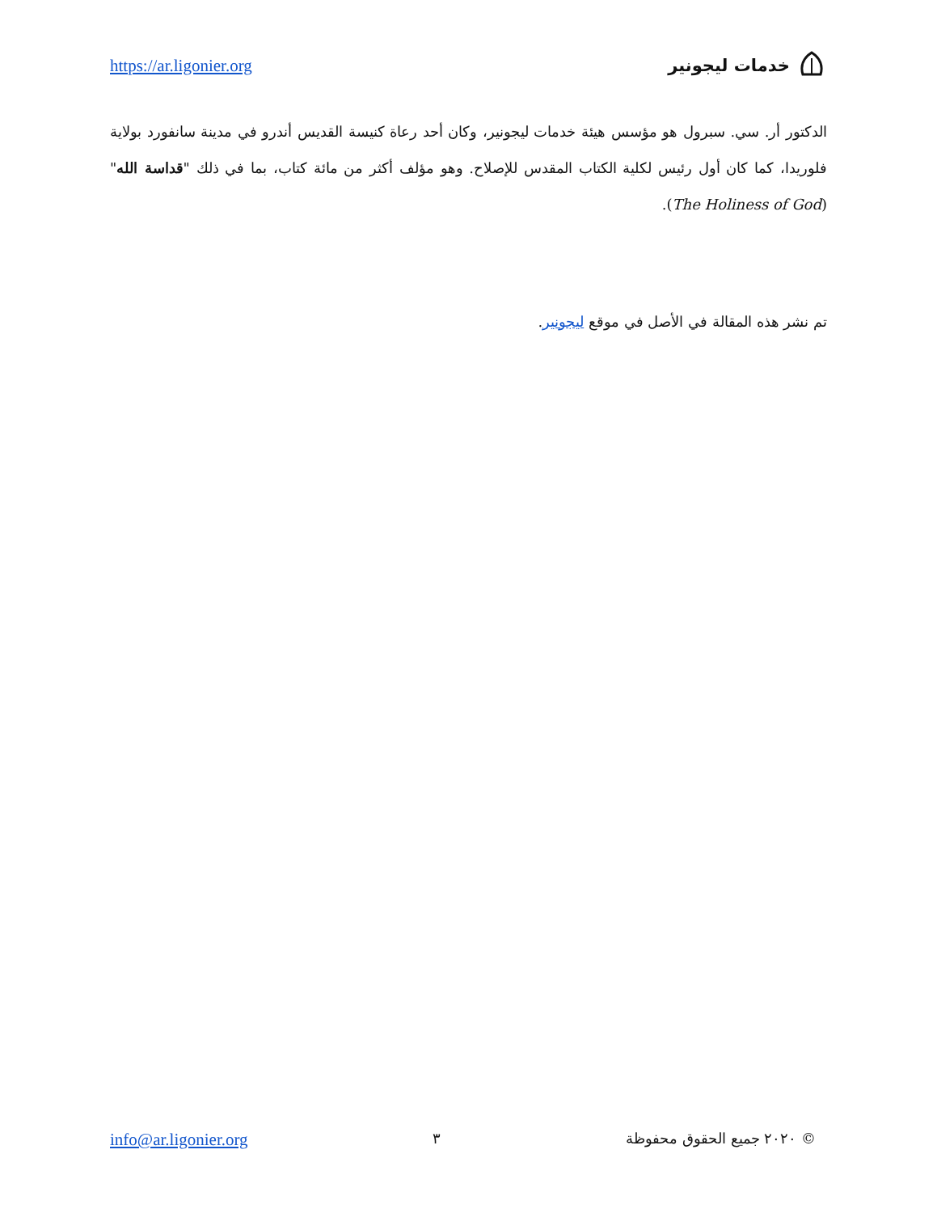https://ar.ligonier.org خدمات ليجونير
الدكتور أر. سي. سبرول هو مؤسس هيئة خدمات ليجونير، وكان أحد رعاة كنيسة القديس أندرو في مدينة سانفورد بولاية فلوريدا، كما كان أول رئيس لكلية الكتاب المقدس للإصلاح. وهو مؤلف أكثر من مائة كتاب، بما في ذلك "قداسة الله" (The Holiness of God).
تم نشر هذه المقالة في الأصل في موقع ليجونير.
info@ar.ligonier.org ٣ © ٢٠٢٠ جميع الحقوق محفوظة